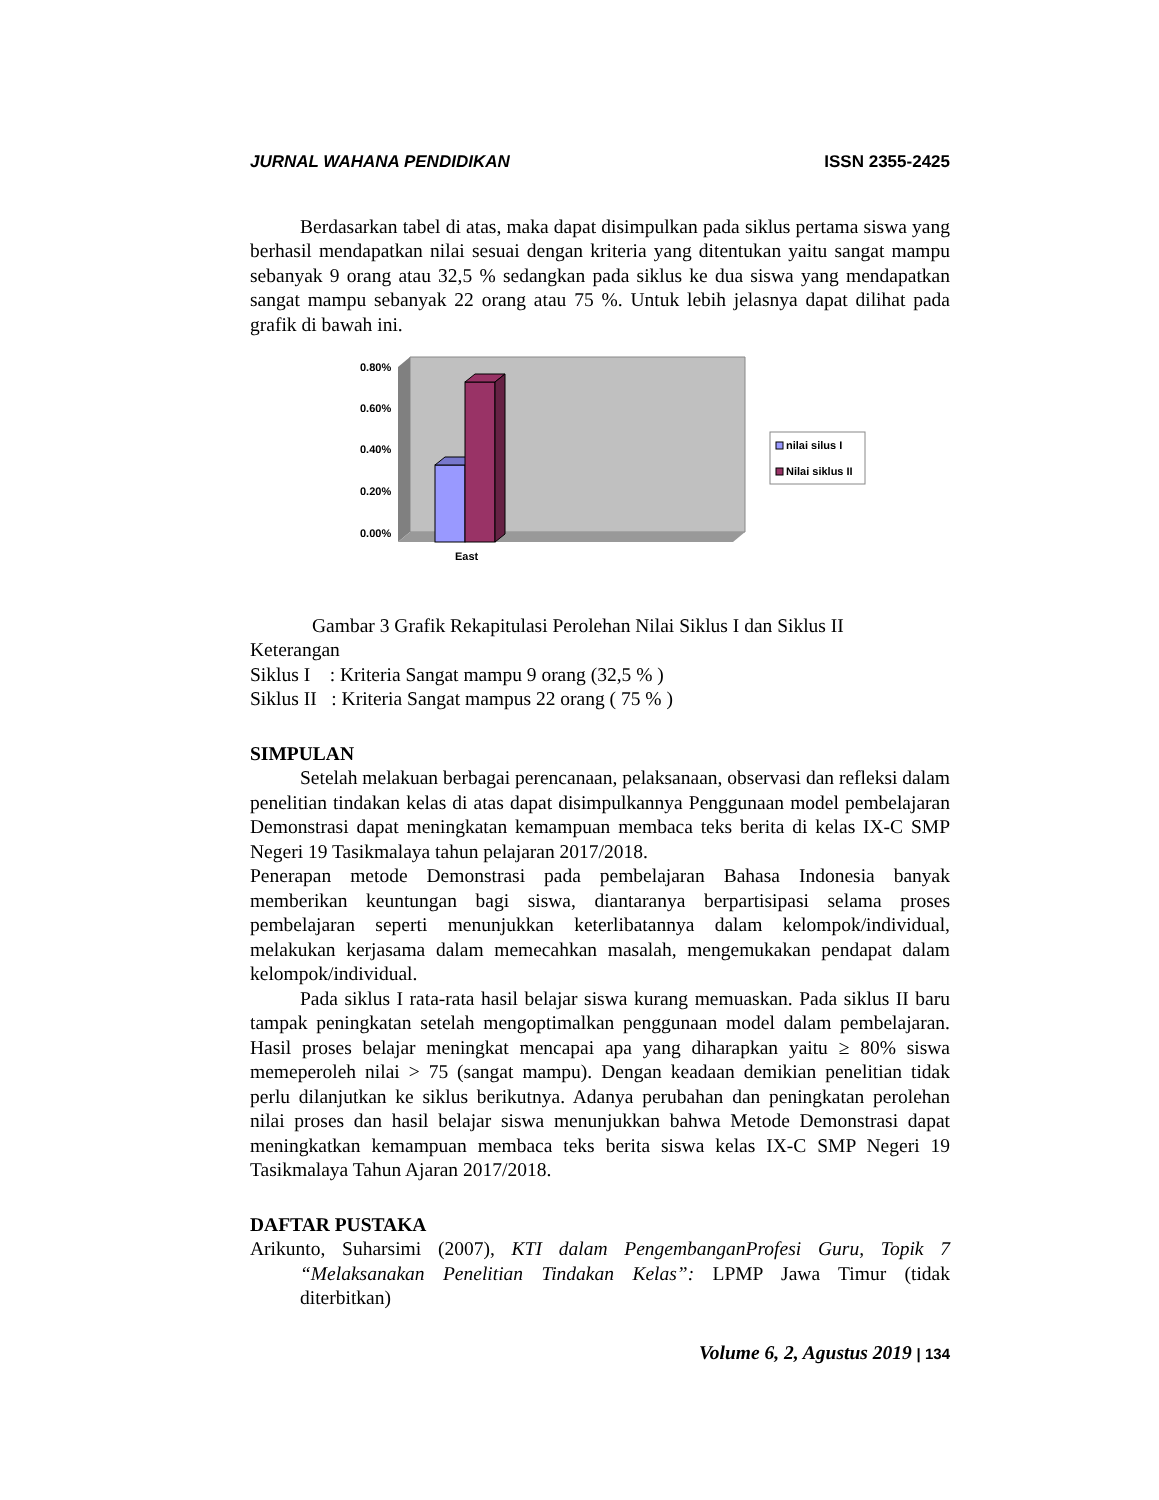JURNAL WAHANA PENDIDIKAN ISSN 2355-2425
Berdasarkan tabel di atas, maka dapat disimpulkan pada siklus pertama siswa yang berhasil mendapatkan nilai sesuai dengan kriteria yang ditentukan yaitu sangat mampu sebanyak 9 orang atau 32,5 % sedangkan pada siklus ke dua siswa yang mendapatkan sangat mampu sebanyak 22 orang atau 75 %. Untuk lebih jelasnya dapat dilihat pada grafik di bawah ini.
0.80%
0.60%
0.40%
0.20%
0.00%
East
nilai silus I
Nilai siklus II
Gambar 3 Grafik Rekapitulasi Perolehan Nilai Siklus I dan Siklus II
Keterangan
Siklus I : Kriteria Sangat mampu 9 orang (32,5 % )
Siklus II : Kriteria Sangat mampus 22 orang ( 75 % )
SIMPULAN
Setelah melakuan berbagai perencanaan, pelaksanaan, observasi dan refleksi dalam penelitian tindakan kelas di atas dapat disimpulkannya Penggunaan model pembelajaran Demonstrasi dapat meningkatan kemampuan membaca teks berita di kelas IX-C SMP Negeri 19 Tasikmalaya tahun pelajaran 2017/2018.
Penerapan metode Demonstrasi pada pembelajaran Bahasa Indonesia banyak memberikan keuntungan bagi siswa, diantaranya berpartisipasi selama proses pembelajaran seperti menunjukkan keterlibatannya dalam kelompok/individual, melakukan kerjasama dalam memecahkan masalah, mengemukakan pendapat dalam kelompok/individual.
Pada siklus I rata-rata hasil belajar siswa kurang memuaskan. Pada siklus II baru tampak peningkatan setelah mengoptimalkan penggunaan model dalam pembelajaran. Hasil proses belajar meningkat mencapai apa yang diharapkan yaitu ≥ 80% siswa memeperoleh nilai > 75 (sangat mampu). Dengan keadaan demikian penelitian tidak perlu dilanjutkan ke siklus berikutnya. Adanya perubahan dan peningkatan perolehan nilai proses dan hasil belajar siswa menunjukkan bahwa Metode Demonstrasi dapat meningkatkan kemampuan membaca teks berita siswa kelas IX-C SMP Negeri 19 Tasikmalaya Tahun Ajaran 2017/2018.
DAFTAR PUSTAKA
Arikunto, Suharsimi (2007), KTI dalam PengembanganProfesi Guru, Topik 7 “Melaksanakan Penelitian Tindakan Kelas”: LPMP Jawa Timur (tidak diterbitkan)
Volume 6, 2, Agustus 2019 | 134